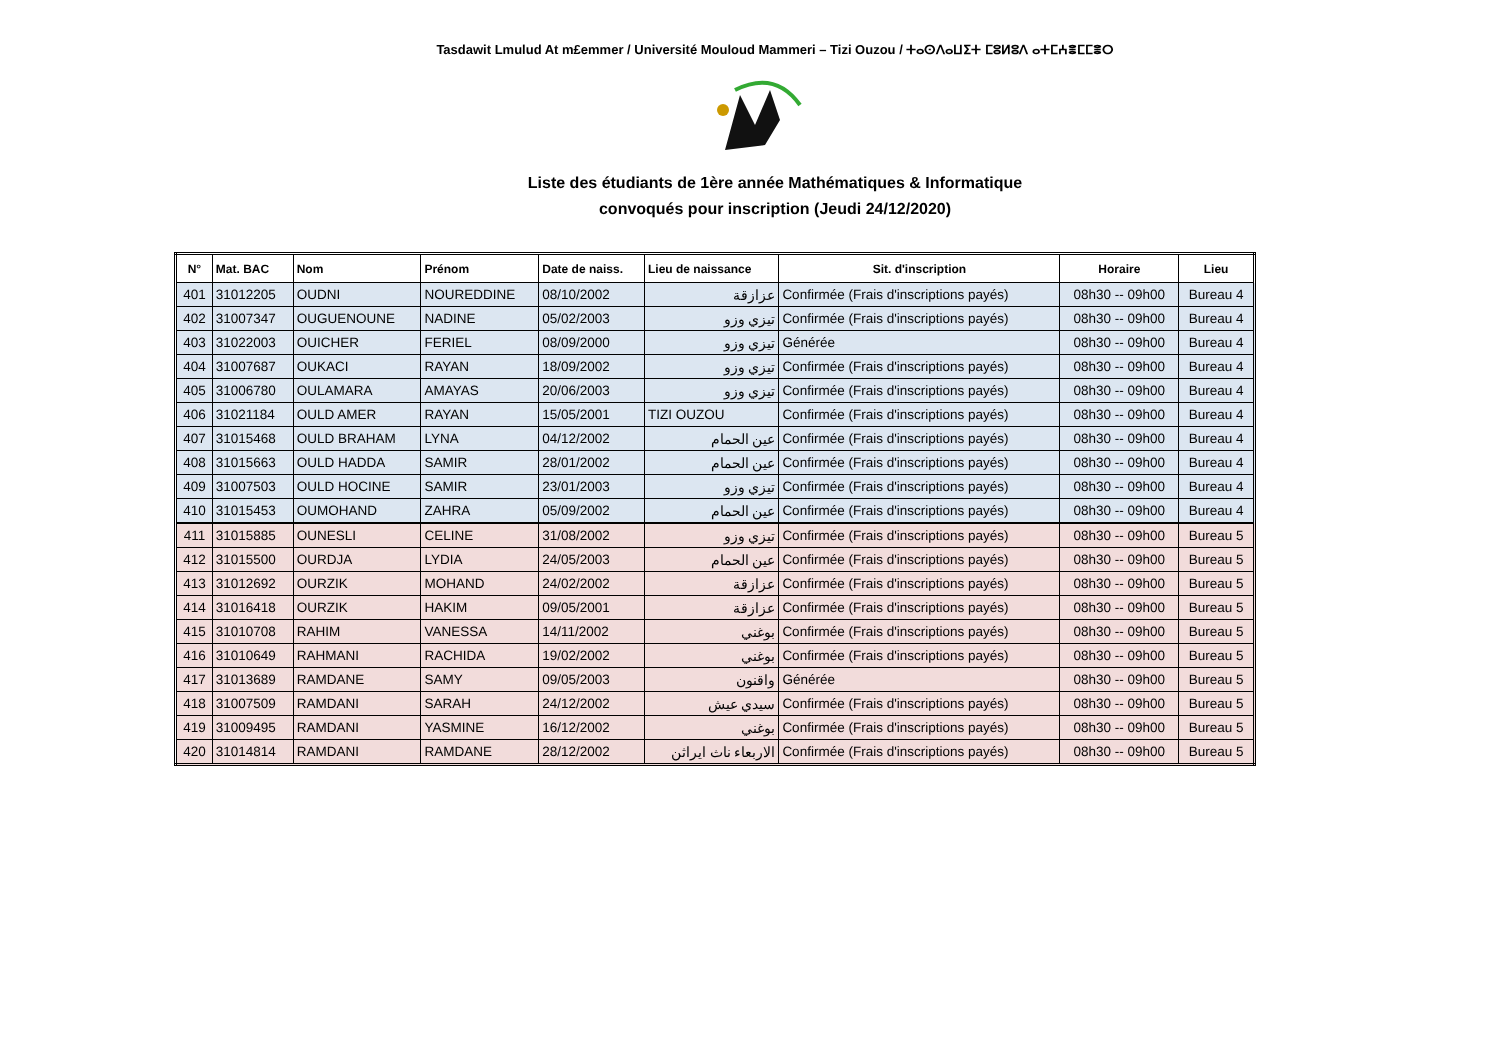Tasdawit Lmulud At m£emmer / Université Mouloud Mammeri – Tizi Ouzou / ⵜⴰⵙⴷⴰⵡⵉⵜ ⵎⵓⵍⵓⴷ ⴰⵜⵎⵄⴻⵎⵎⴻⵔ
Liste des étudiants de 1ère année Mathématiques & Informatique
convoqués pour inscription (Jeudi 24/12/2020)
| N° | Mat. BAC | Nom | Prénom | Date de naiss. | Lieu de naissance | Sit. d'inscription | Horaire | Lieu |
| --- | --- | --- | --- | --- | --- | --- | --- | --- |
| 401 | 31012205 | OUDNI | NOUREDDINE | 08/10/2002 | عزازقة | Confirmée (Frais d'inscriptions payés) | 08h30 -- 09h00 | Bureau 4 |
| 402 | 31007347 | OUGUENOUNE | NADINE | 05/02/2003 | تيزي وزو | Confirmée (Frais d'inscriptions payés) | 08h30 -- 09h00 | Bureau 4 |
| 403 | 31022003 | OUICHER | FERIEL | 08/09/2000 | تيزي وزو | Générée | 08h30 -- 09h00 | Bureau 4 |
| 404 | 31007687 | OUKACI | RAYAN | 18/09/2002 | تيزي وزو | Confirmée (Frais d'inscriptions payés) | 08h30 -- 09h00 | Bureau 4 |
| 405 | 31006780 | OULAMARA | AMAYAS | 20/06/2003 | تيزي وزو | Confirmée (Frais d'inscriptions payés) | 08h30 -- 09h00 | Bureau 4 |
| 406 | 31021184 | OULD AMER | RAYAN | 15/05/2001 | TIZI OUZOU | Confirmée (Frais d'inscriptions payés) | 08h30 -- 09h00 | Bureau 4 |
| 407 | 31015468 | OULD BRAHAM | LYNA | 04/12/2002 | عين الحمام | Confirmée (Frais d'inscriptions payés) | 08h30 -- 09h00 | Bureau 4 |
| 408 | 31015663 | OULD HADDA | SAMIR | 28/01/2002 | عين الحمام | Confirmée (Frais d'inscriptions payés) | 08h30 -- 09h00 | Bureau 4 |
| 409 | 31007503 | OULD HOCINE | SAMIR | 23/01/2003 | تيزي وزو | Confirmée (Frais d'inscriptions payés) | 08h30 -- 09h00 | Bureau 4 |
| 410 | 31015453 | OUMOHAND | ZAHRA | 05/09/2002 | عين الحمام | Confirmée (Frais d'inscriptions payés) | 08h30 -- 09h00 | Bureau 4 |
| 411 | 31015885 | OUNESLI | CELINE | 31/08/2002 | تيزي وزو | Confirmée (Frais d'inscriptions payés) | 08h30 -- 09h00 | Bureau 5 |
| 412 | 31015500 | OURDJA | LYDIA | 24/05/2003 | عين الحمام | Confirmée (Frais d'inscriptions payés) | 08h30 -- 09h00 | Bureau 5 |
| 413 | 31012692 | OURZIK | MOHAND | 24/02/2002 | عزازقة | Confirmée (Frais d'inscriptions payés) | 08h30 -- 09h00 | Bureau 5 |
| 414 | 31016418 | OURZIK | HAKIM | 09/05/2001 | عزازقة | Confirmée (Frais d'inscriptions payés) | 08h30 -- 09h00 | Bureau 5 |
| 415 | 31010708 | RAHIM | VANESSA | 14/11/2002 | بوغني | Confirmée (Frais d'inscriptions payés) | 08h30 -- 09h00 | Bureau 5 |
| 416 | 31010649 | RAHMANI | RACHIDA | 19/02/2002 | بوغني | Confirmée (Frais d'inscriptions payés) | 08h30 -- 09h00 | Bureau 5 |
| 417 | 31013689 | RAMDANE | SAMY | 09/05/2003 | واقنون | Générée | 08h30 -- 09h00 | Bureau 5 |
| 418 | 31007509 | RAMDANI | SARAH | 24/12/2002 | سيدي عيش | Confirmée (Frais d'inscriptions payés) | 08h30 -- 09h00 | Bureau 5 |
| 419 | 31009495 | RAMDANI | YASMINE | 16/12/2002 | بوغني | Confirmée (Frais d'inscriptions payés) | 08h30 -- 09h00 | Bureau 5 |
| 420 | 31014814 | RAMDANI | RAMDANE | 28/12/2002 | الاربعاء ناث ايراثن | Confirmée (Frais d'inscriptions payés) | 08h30 -- 09h00 | Bureau 5 |